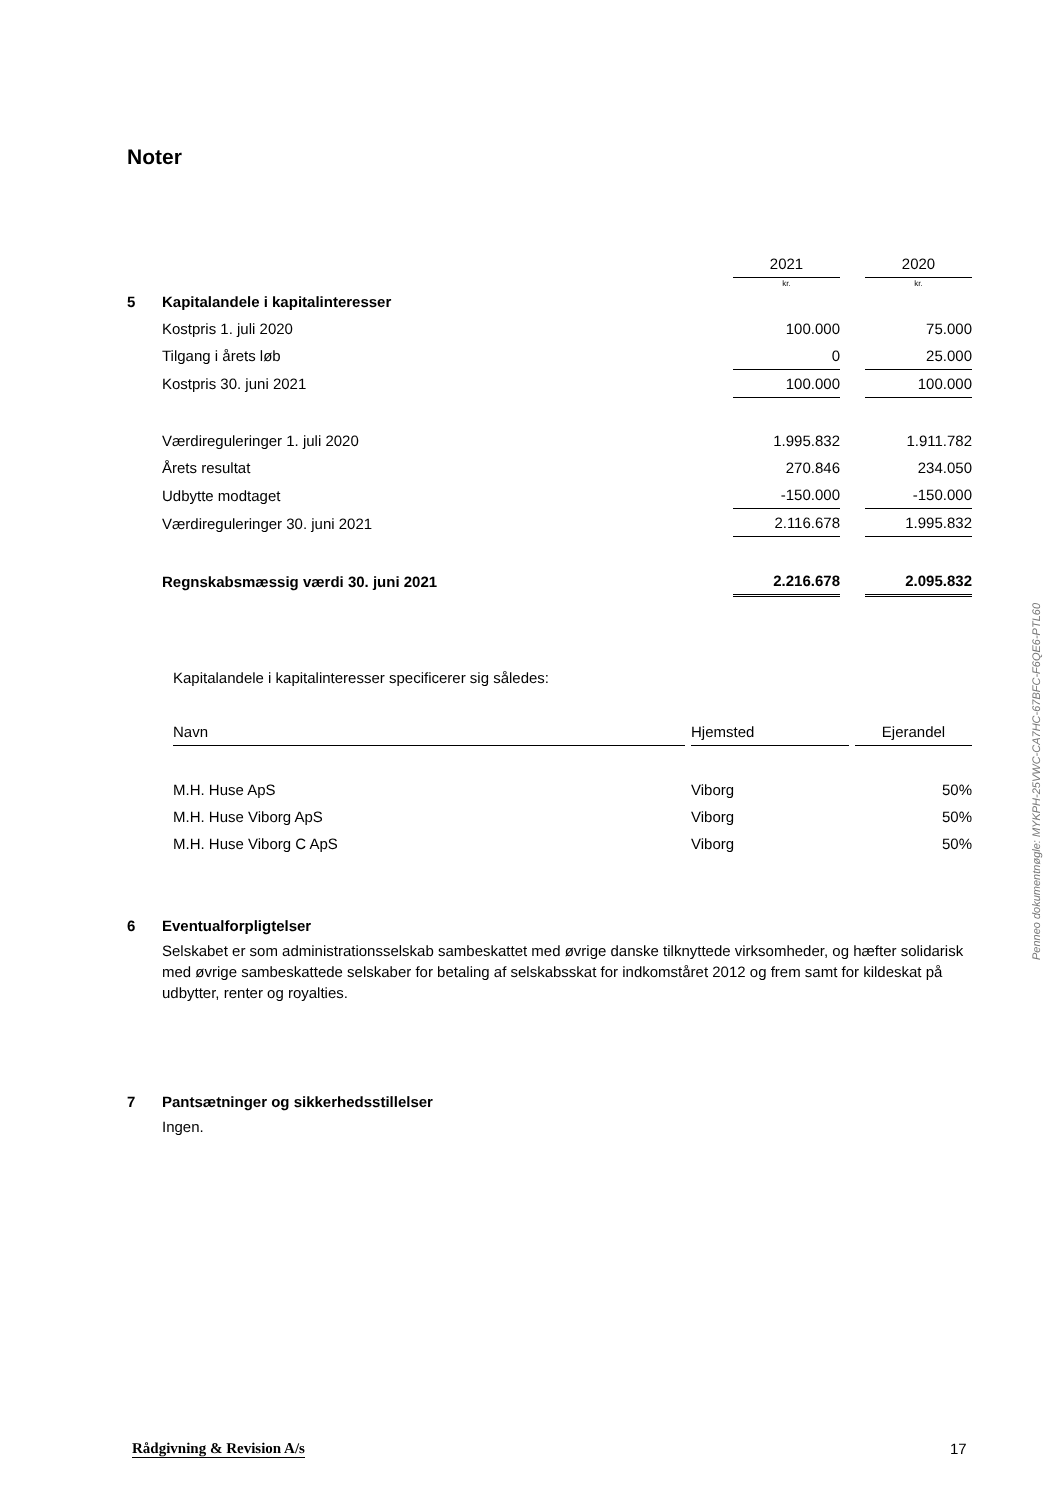Noter
| | | 2021 | | 2020 |
| | | kr. | | kr. |
| 5 | Kapitalandele i kapitalinteresser | | | |
| | Kostpris 1. juli 2020 | 100.000 | | 75.000 |
| | Tilgang i årets løb | 0 | | 25.000 |
| | Kostpris 30. juni 2021 | 100.000 | | 100.000 |
| | Værdireguleringer 1. juli 2020 | 1.995.832 | | 1.911.782 |
| | Årets resultat | 270.846 | | 234.050 |
| | Udbytte modtaget | -150.000 | | -150.000 |
| | Værdireguleringer 30. juni 2021 | 2.116.678 | | 1.995.832 |
| | Regnskabsmæssig værdi 30. juni 2021 | 2.216.678 | | 2.095.832 |
Kapitalandele i kapitalinteresser specificerer sig således:
| Navn | | Hjemsted | | Ejerandel |
| M.H. Huse ApS | | Viborg | | 50% |
| M.H. Huse Viborg ApS | | Viborg | | 50% |
| M.H. Huse Viborg C ApS | | Viborg | | 50% |
6 Eventualforpligtelser
Selskabet er som administrationsselskab sambeskattet med øvrige danske tilknyttede virksomheder, og hæfter solidarisk med øvrige sambeskattede selskaber for betaling af selskabsskat for indkomståret 2012 og frem samt for kildeskat på udbytter, renter og royalties.
7 Pantsætninger og sikkerhedsstillelser
Ingen.
Penneo dokumentnøgle: MYKPH-25VWC-CA7HC-67BFC-F6QE6-PTL60
Rådgivning & Revision A/s 17